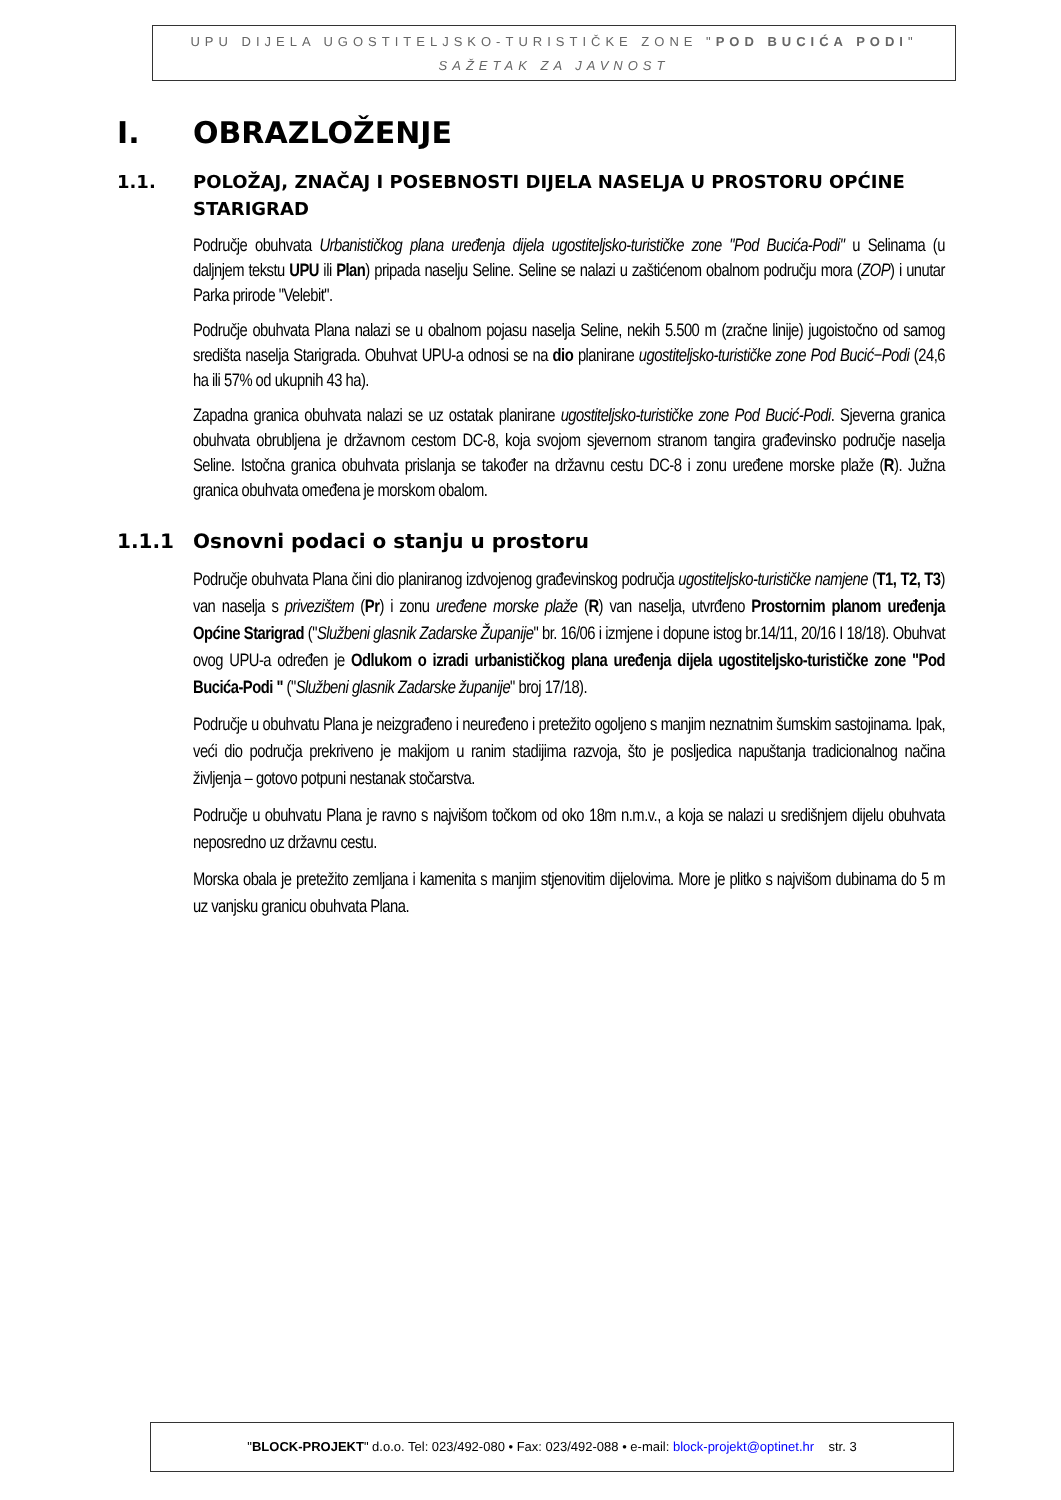UPU DIJELA UGOSTITELJSKO-TURISTIČKE ZONE "POD BUCIĆA PODI"
SAŽETAK ZA JAVNOST
I. OBRAZLOŽENJE
1.1. POLOŽAJ, ZNAČAJ I POSEBNOSTI DIJELA NASELJA U PROSTORU OPĆINE STARIGRAD
Područje obuhvata Urbanističkog plana uređenja dijela ugostiteljsko-turističke zone "Pod Bucića-Podi" u Selinama (u daljnjem tekstu UPU ili Plan) pripada naselju Seline. Seline se nalazi u zaštićenom obalnom području mora (ZOP) i unutar Parka prirode "Velebit".
Područje obuhvata Plana nalazi se u obalnom pojasu naselja Seline, nekih 5.500 m (zračne linije) jugoistočno od samog središta naselja Starigrada. Obuhvat UPU-a odnosi se na dio planirane ugostiteljsko-turističke zone Pod Bucić−Podi (24,6 ha ili 57% od ukupnih 43 ha).
Zapadna granica obuhvata nalazi se uz ostatak planirane ugostiteljsko-turističke zone Pod Bucić-Podi. Sjeverna granica obuhvata obrubljena je državnom cestom DC-8, koja svojom sjevernom stranom tangira građevinsko područje naselja Seline. Istočna granica obuhvata prislanja se također na državnu cestu DC-8 i zonu uređene morske plaže (R). Južna granica obuhvata omeđena je morskom obalom.
1.1.1 Osnovni podaci o stanju u prostoru
Područje obuhvata Plana čini dio planiranog izdvojenog građevinskog područja ugostiteljsko-turističke namjene (T1, T2, T3) van naselja s privezištem (Pr) i zonu uređene morske plaže (R) van naselja, utvrđeno Prostornim planom uređenja Općine Starigrad ("Službeni glasnik Zadarske Županije" br. 16/06 i izmjene i dopune istog br.14/11, 20/16 I 18/18). Obuhvat ovog UPU-a određen je Odlukom o izradi urbanističkog plana uređenja dijela ugostiteljsko-turističke zone "Pod Bucića-Podi " ("Službeni glasnik Zadarske županije" broj 17/18).
Područje u obuhvatu Plana je neizgrađeno i neuređeno i pretežito ogoljeno s manjim neznatnim šumskim sastojinama. Ipak, veći dio područja prekriveno je makijom u ranim stadijima razvoja, što je posljedica napuštanja tradicionalnog načina življenja – gotovo potpuni nestanak stočarstva.
Područje u obuhvatu Plana je ravno s najvišom točkom od oko 18m n.m.v., a koja se nalazi u središnjem dijelu obuhvata neposredno uz državnu cestu.
Morska obala je pretežito zemljana i kamenita s manjim stjenovitim dijelovima. More je plitko s najvišom dubinama do 5 m uz vanjsku granicu obuhvata Plana.
"BLOCK-PROJEKT" d.o.o. Tel: 023/492-080 • Fax: 023/492-088 • e-mail: block-projekt@optinet.hr str. 3